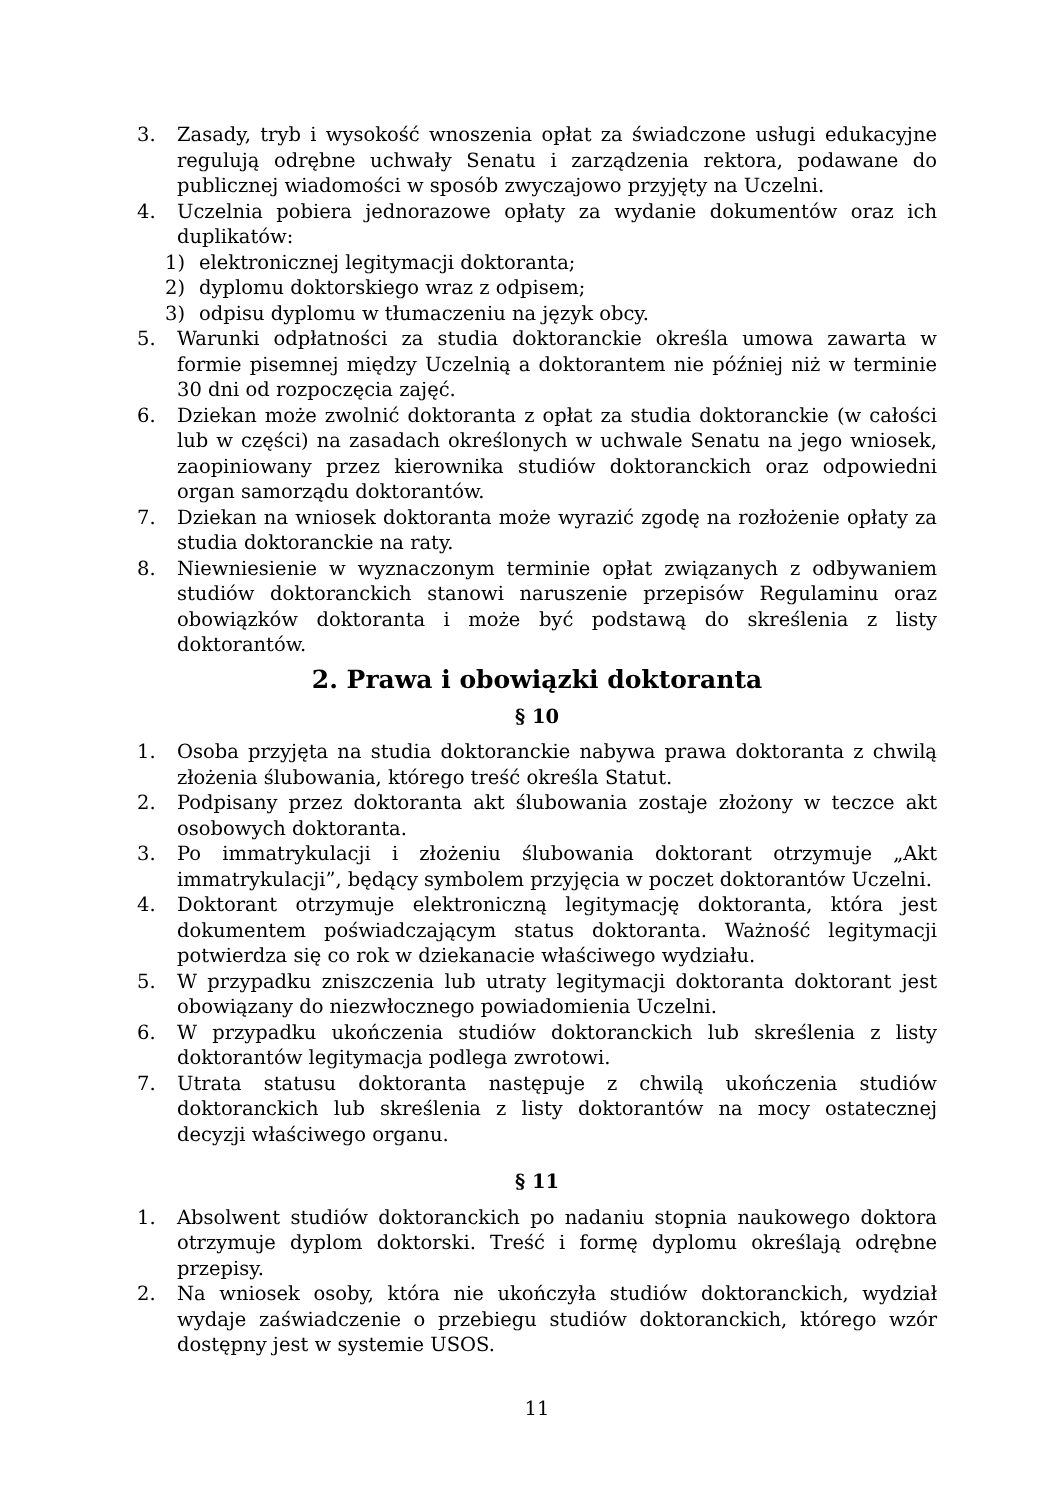3. Zasady, tryb i wysokość wnoszenia opłat za świadczone usługi edukacyjne regulują odrębne uchwały Senatu i zarządzenia rektora, podawane do publicznej wiadomości w sposób zwyczajowo przyjęty na Uczelni.
4. Uczelnia pobiera jednorazowe opłaty za wydanie dokumentów oraz ich duplikatów:
1) elektronicznej legitymacji doktoranta;
2) dyplomu doktorskiego wraz z odpisem;
3) odpisu dyplomu w tłumaczeniu na język obcy.
5. Warunki odpłatności za studia doktoranckie określa umowa zawarta w formie pisemnej między Uczelnią a doktorantem nie później niż w terminie 30 dni od rozpoczęcia zajęć.
6. Dziekan może zwolnić doktoranta z opłat za studia doktoranckie (w całości lub w części) na zasadach określonych w uchwale Senatu na jego wniosek, zaopiniowany przez kierownika studiów doktoranckich oraz odpowiedni organ samorządu doktorantów.
7. Dziekan na wniosek doktoranta może wyrazić zgodę na rozłożenie opłaty za studia doktoranckie na raty.
8. Niewniesienie w wyznaczonym terminie opłat związanych z odbywaniem studiów doktoranckich stanowi naruszenie przepisów Regulaminu oraz obowiązków doktoranta i może być podstawą do skreślenia z listy doktorantów.
2. Prawa i obowiązki doktoranta
§ 10
1. Osoba przyjęta na studia doktoranckie nabywa prawa doktoranta z chwilą złożenia ślubowania, którego treść określa Statut.
2. Podpisany przez doktoranta akt ślubowania zostaje złożony w teczce akt osobowych doktoranta.
3. Po immatrykulacji i złożeniu ślubowania doktorant otrzymuje „Akt immatrykulacji”, będący symbolem przyjęcia w poczet doktorantów Uczelni.
4. Doktorant otrzymuje elektroniczną legitymację doktoranta, która jest dokumentem poświadczającym status doktoranta. Ważność legitymacji potwierdza się co rok w dziekanacie właściwego wydziału.
5. W przypadku zniszczenia lub utraty legitymacji doktoranta doktorant jest obowiązany do niezwłocznego powiadomienia Uczelni.
6. W przypadku ukończenia studiów doktoranckich lub skreślenia z listy doktorantów legitymacja podlega zwrotowi.
7. Utrata statusu doktoranta następuje z chwilą ukończenia studiów doktoranckich lub skreślenia z listy doktorantów na mocy ostatecznej decyzji właściwego organu.
§ 11
1. Absolwent studiów doktoranckich po nadaniu stopnia naukowego doktora otrzymuje dyplom doktorski. Treść i formę dyplomu określają odrębne przepisy.
2. Na wniosek osoby, która nie ukończyła studiów doktoranckich, wydział wydaje zaświadczenie o przebiegu studiów doktoranckich, którego wzór dostępny jest w systemie USOS.
11